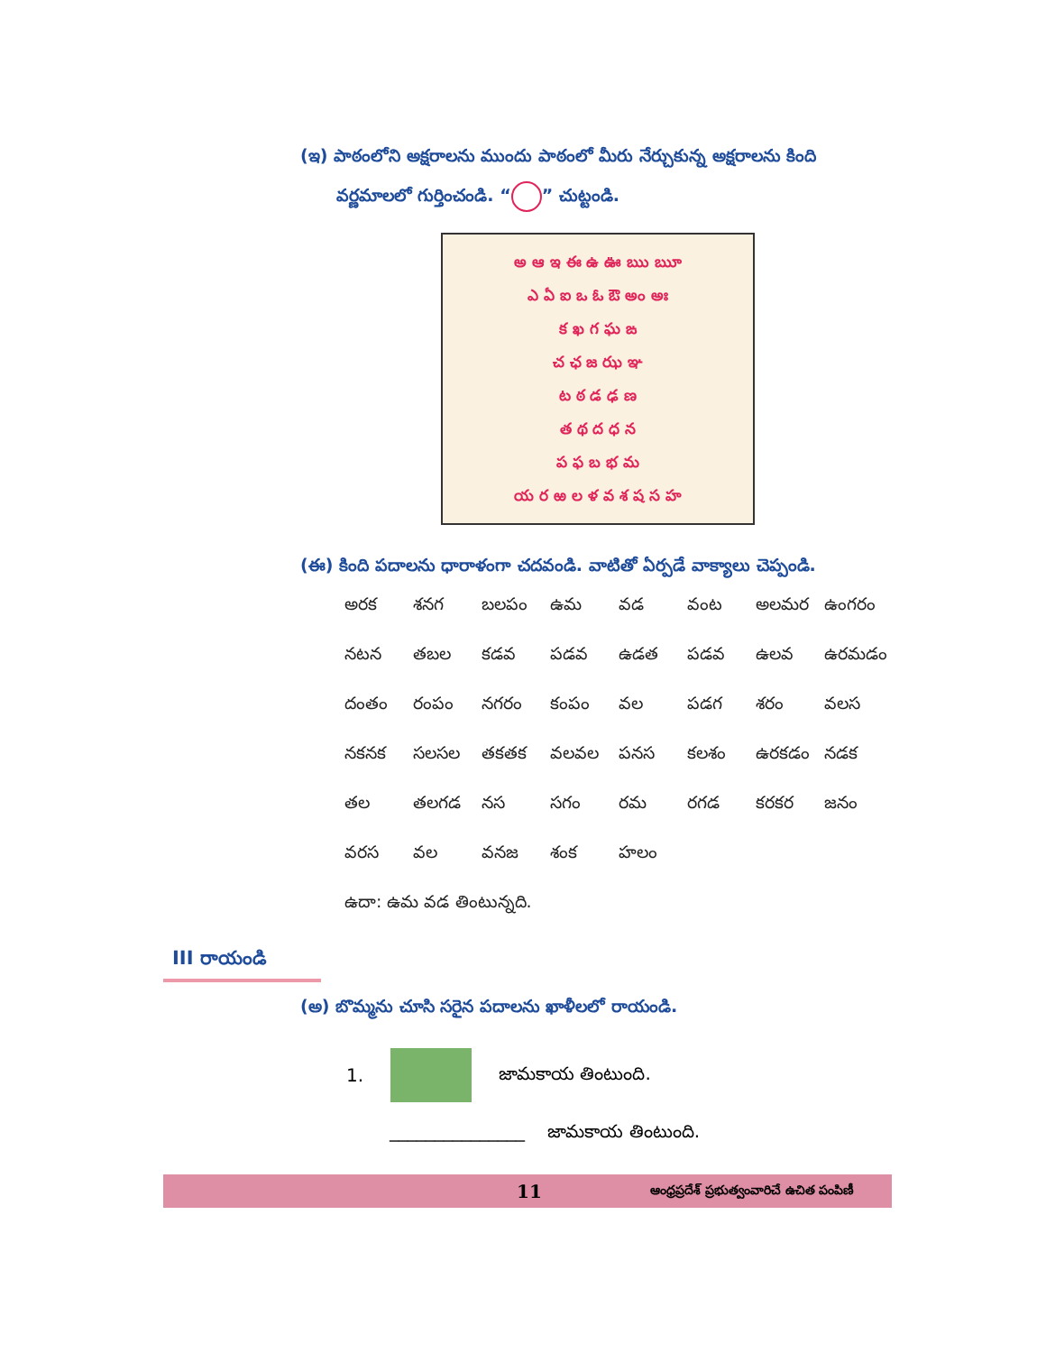(ఇ) పాఠంలోని అక్షరాలను ముందు పాఠంలో మీరు నేర్చుకున్న అక్షరాలను కింది
వర్ణమాలలో గుర్తించండి. “ ” చుట్టండి.
అ ఆ ఇ ఈ ఉ ఊ ఋ ౠ
ఎ ఏ ఐ ఒ ఓ ఔ అం అః
క ఖ గ ఘ ఙ
చ ఛ జ ఝ ఞ
ట ఠ డ ఢ ణ
త థ ద ధ న
ప ఫ బ భ మ
య ర ఱ ల ళ వ శ ష స హ
(ఈ) కింది పదాలను ధారాళంగా చదవండి. వాటితో ఏర్పడే వాక్యాలు చెప్పండి.
అరక శనగ బలపం ఉమ వడ వంట అలమర ఉంగరం
నటన తబల కడవ పడవ ఉడత పడవ ఉలవ ఉరమడం
దంతం రంపం నగరం కంపం వల పడగ శరం వలస
నకనక సలసల తకతక వలవల పనస కలశం ఉరకడం నడక
తల తలగడ నస సగం రమ రగడ కరకర జనం
వరస వల వనజ శంక హలం
ఉదా: ఉమ వడ తింటున్నది.
III రాయండి
(అ) బొమ్మను చూసి సరైన పదాలను ఖాళీలలో రాయండి.
1. జామకాయ తింటుంది.
_______________ జామకాయ తింటుంది.
11 ఆంధ్రప్రదేశ్ ప్రభుత్వంవారిచే ఉచిత పంపిణీ